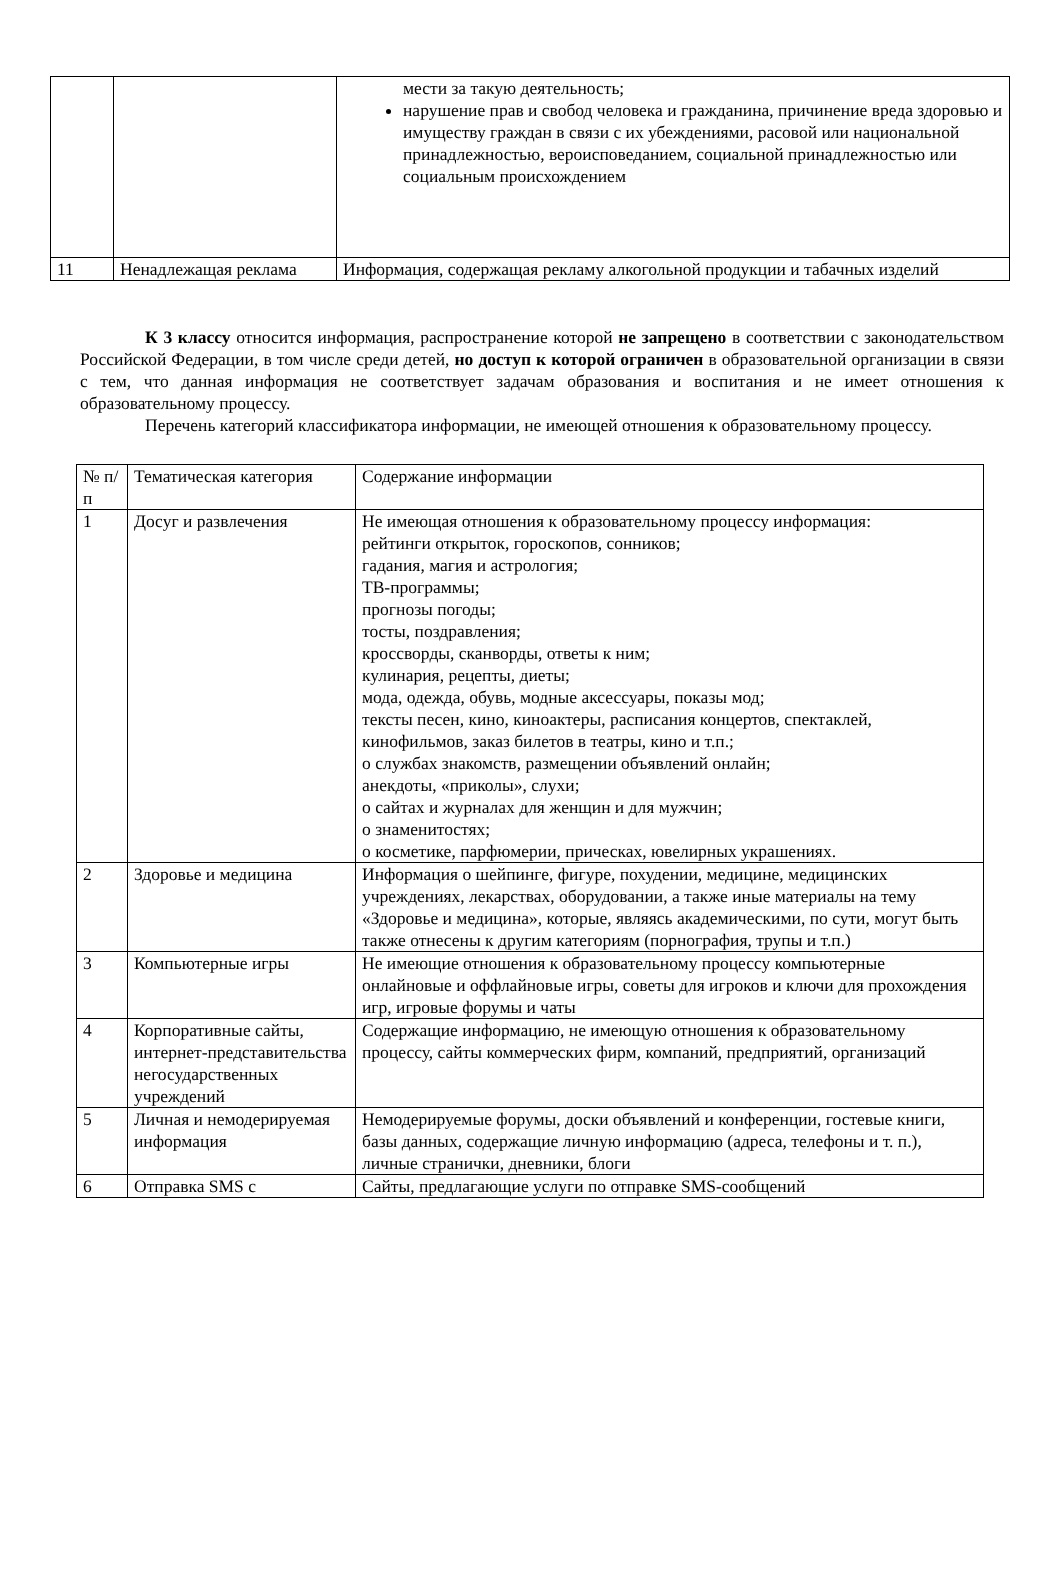| | | мести за такую деятельность; нарушение прав и свобод человека и гражданина, причинение вреда здоровью и имуществу граждан в связи с их убеждениями, расовой или национальной принадлежностью, вероисповеданием, социальной принадлежностью или социальным происхождением |
| 11 | Ненадлежащая реклама | Информация, содержащая рекламу алкогольной продукции и табачных изделий |
К 3 классу относится информация, распространение которой не запрещено в соответствии с законодательством Российской Федерации, в том числе среди детей, но доступ к которой ограничен в образовательной организации в связи с тем, что данная информация не соответствует задачам образования и воспитания и не имеет отношения к образовательному процессу.
Перечень категорий классификатора информации, не имеющей отношения к образовательному процессу.
| № п/п | Тематическая категория | Содержание информации |
| 1 | Досуг и развлечения | Не имеющая отношения к образовательному процессу информация: рейтинги открыток, гороскопов, сонников; гадания, магия и астрология; ТВ-программы; прогнозы погоды; тосты, поздравления; кроссворды, сканворды, ответы к ним; кулинария, рецепты, диеты; мода, одежда, обувь, модные аксессуары, показы мод; тексты песен, кино, киноактеры, расписания концертов, спектаклей, кинофильмов, заказ билетов в театры, кино и т.п.; о службах знакомств, размещении объявлений онлайн; анекдоты, «приколы», слухи; о сайтах и журналах для женщин и для мужчин; о знаменитостях; о косметике, парфюмерии, прическах, ювелирных украшениях. |
| 2 | Здоровье и медицина | Информация о шейпинге, фигуре, похудении, медицине, медицинских учреждениях, лекарствах, оборудовании, а также иные материалы на тему «Здоровье и медицина», которые, являясь академическими, по сути, могут быть также отнесены к другим категориям (порнография, трупы и т.п.) |
| 3 | Компьютерные игры | Не имеющие отношения к образовательному процессу компьютерные онлайновые и оффлайновые игры, советы для игроков и ключи для прохождения игр, игровые форумы и чаты |
| 4 | Корпоративные сайты, интернет-представительства негосударственных учреждений | Содержащие информацию, не имеющую отношения к образовательному процессу, сайты коммерческих фирм, компаний, предприятий, организаций |
| 5 | Личная и немодерируемая информация | Немодерируемые форумы, доски объявлений и конференции, гостевые книги, базы данных, содержащие личную информацию (адреса, телефоны и т. п.), личные странички, дневники, блоги |
| 6 | Отправка SMS с | Сайты, предлагающие услуги по отправке SMS-сообщений |